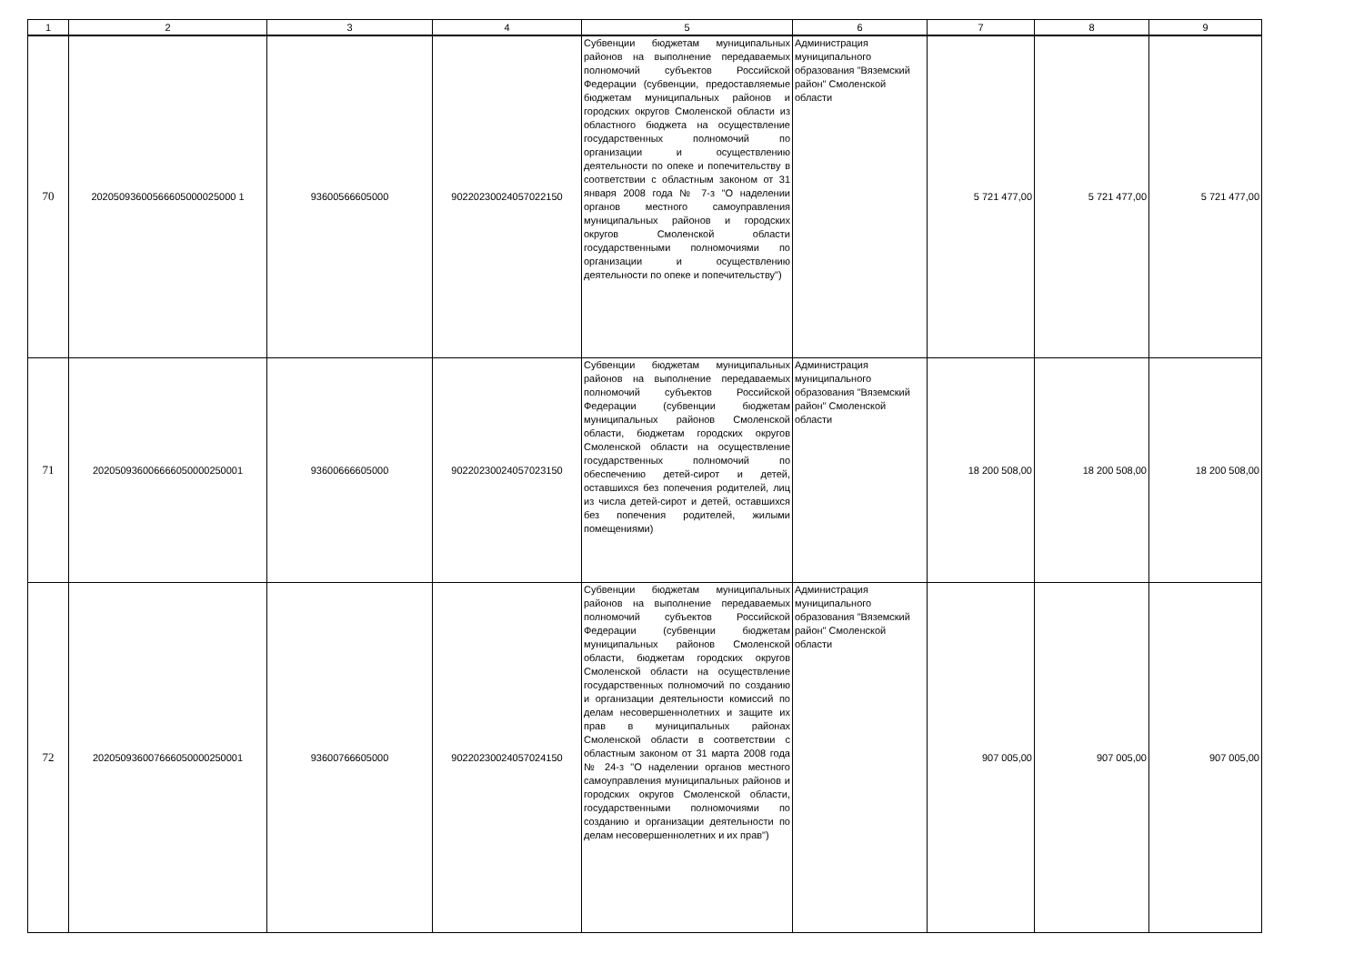| 1 | 2 | 3 | 4 | 5 | 6 | 7 | 8 | 9 |
| --- | --- | --- | --- | --- | --- | --- | --- | --- |
| 70 | 20205093600566605000025000 1 | 93600566605000 | 90220230024057022150 | Субвенции бюджетам муниципальных районов на выполнение передаваемых полномочий субъектов Российской Федерации (субвенции, предоставляемые бюджетам муниципальных районов и городских округов Смоленской области из областного бюджета на осуществление государственных полномочий по организации и осуществлению деятельности по опеке и попечительству в соответствии с областным законом от 31 января 2008 года № 7-з "О наделении органов местного самоуправления муниципальных районов и городских округов Смоленской области государственными полномочиями по организации и осуществлению деятельности по опеке и попечительству") | Администрация муниципального образования "Вяземский район" Смоленской области | 5 721 477,00 | 5 721 477,00 | 5 721 477,00 |
| 71 | 202050936006666050000250001 | 93600666605000 | 90220230024057023150 | Субвенции бюджетам муниципальных районов на выполнение передаваемых полномочий субъектов Российской Федерации (субвенции бюджетам муниципальных районов Смоленской области, бюджетам городских округов Смоленской области на осуществление государственных полномочий по обеспечению детей-сирот и детей, оставшихся без попечения родителей, лиц из числа детей-сирот и детей, оставшихся без попечения родителей, жилыми помещениями) | Администрация муниципального образования "Вяземский район" Смоленской области | 18 200 508,00 | 18 200 508,00 | 18 200 508,00 |
| 72 | 202050936007666050000250001 | 93600766605000 | 90220230024057024150 | Субвенции бюджетам муниципальных районов на выполнение передаваемых полномочий субъектов Российской Федерации (субвенции бюджетам муниципальных районов Смоленской области, бюджетам городских округов Смоленской области на осуществление государственных полномочий по созданию и организации деятельности комиссий по делам несовершеннолетних и защите их прав в муниципальных районах Смоленской области в соответствии с областным законом от 31 марта 2008 года № 24-з "О наделении органов местного самоуправления муниципальных районов и городских округов Смоленской области, государственными полномочиями по созданию и организации деятельности по делам несовершеннолетних и их прав") | Администрация муниципального образования "Вяземский район" Смоленской области | 907 005,00 | 907 005,00 | 907 005,00 |